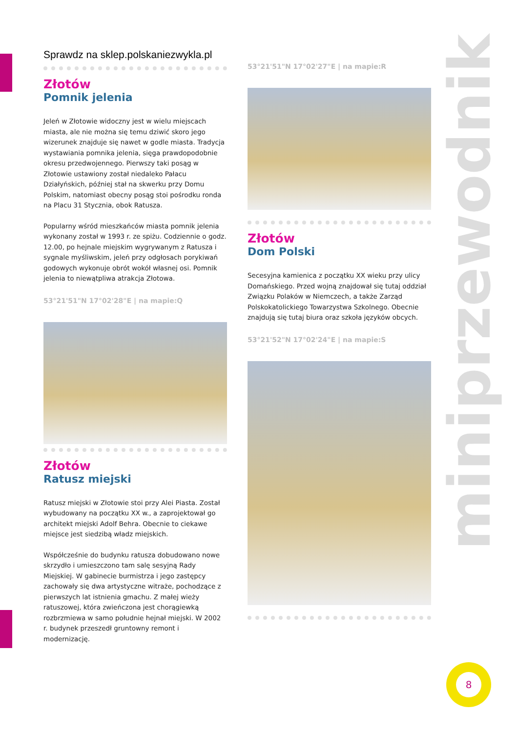miniprzewodnik
Sprawdz na sklep.polskaniezwykla.pl
Złotów
Pomnik jelenia
Jeleń w Złotowie widoczny jest w wielu miejscach miasta, ale nie można się temu dziwić skoro jego wizerunek znajduje się nawet w godle miasta. Tradycja wystawiania pomnika jelenia, sięga prawdopodobnie okresu przedwojennego. Pierwszy taki posąg w Złotowie ustawiony został niedaleko Pałacu Działyńskich, później stał na skwerku przy Domu Polskim, natomiast obecny posąg stoi pośrodku ronda na Placu 31 Stycznia, obok Ratusza.
Popularny wśród mieszkańców miasta pomnik jelenia wykonany został w 1993 r. ze spiżu. Codziennie o godz. 12.00, po hejnale miejskim wygrywanym z Ratusza i sygnale myśliwskim, jeleń przy odgłosach porykiwań godowych wykonuje obrót wokół własnej osi. Pomnik jelenia to niewątpliwa atrakcja Złotowa.
53°21'51"N 17°02'28"E | na mapie:Q
Złotów
Ratusz miejski
Ratusz miejski w Złotowie stoi przy Alei Piasta. Został wybudowany na początku XX w., a zaprojektował go architekt miejski Adolf Behra. Obecnie to ciekawe miejsce jest siedzibą władz miejskich.
Współcześnie do budynku ratusza dobudowano nowe skrzydło i umieszczono tam salę sesyjną Rady Miejskiej. W gabinecie burmistrza i jego zastępcy zachowały się dwa artystyczne witraże, pochodzące z pierwszych lat istnienia gmachu. Z małej wieży ratuszowej, która zwieńczona jest chorągiewką rozbrzmiewa w samo południe hejnał miejski. W 2002 r. budynek przeszedł gruntowny remont i modernizację.
53°21'51"N 17°02'27"E | na mapie:R
Złotów
Dom Polski
Secesyjna kamienica z początku XX wieku przy ulicy Domańskiego. Przed wojną znajdował się tutaj oddział Związku Polaków w Niemczech, a także Zarząd Polskokatolickiego Towarzystwa Szkolnego. Obecnie znajdują się tutaj biura oraz szkoła języków obcych.
53°21'52"N 17°02'24"E | na mapie:S
8